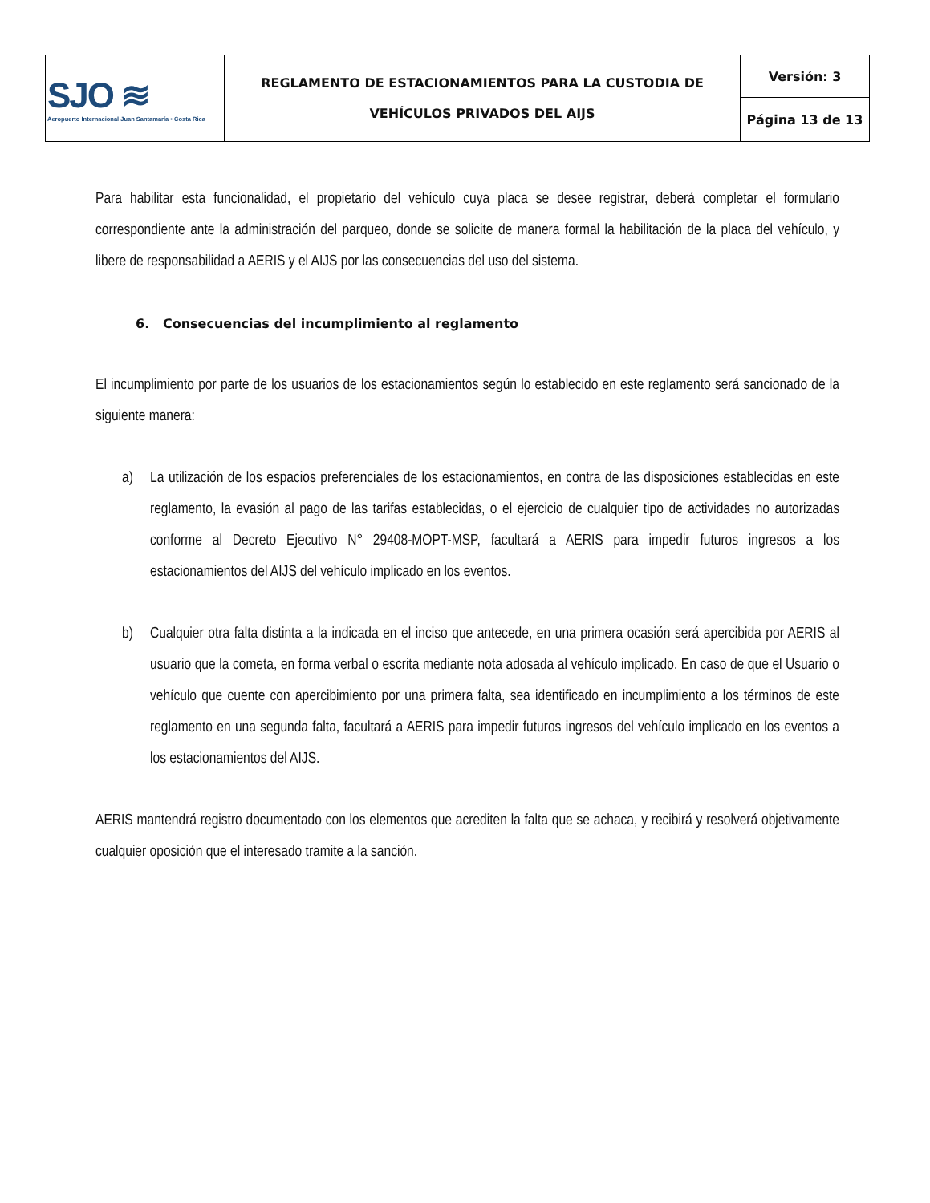| SJO ≋ Aeropuerto Internacional Juan Santamaría • Costa Rica | REGLAMENTO DE ESTACIONAMIENTOS PARA LA CUSTODIA DE VEHÍCULOS PRIVADOS DEL AIJS | Versión: 3 |
| | | Página 13 de 13 |
Para habilitar esta funcionalidad, el propietario del vehículo cuya placa se desee registrar, deberá completar el formulario correspondiente ante la administración del parqueo, donde se solicite de manera formal la habilitación de la placa del vehículo, y libere de responsabilidad a AERIS y el AIJS por las consecuencias del uso del sistema.
6. Consecuencias del incumplimiento al reglamento
El incumplimiento por parte de los usuarios de los estacionamientos según lo establecido en este reglamento será sancionado de la siguiente manera:
a) La utilización de los espacios preferenciales de los estacionamientos, en contra de las disposiciones establecidas en este reglamento, la evasión al pago de las tarifas establecidas, o el ejercicio de cualquier tipo de actividades no autorizadas conforme al Decreto Ejecutivo N° 29408-MOPT-MSP, facultará a AERIS para impedir futuros ingresos a los estacionamientos del AIJS del vehículo implicado en los eventos.
b) Cualquier otra falta distinta a la indicada en el inciso que antecede, en una primera ocasión será apercibida por AERIS al usuario que la cometa, en forma verbal o escrita mediante nota adosada al vehículo implicado. En caso de que el Usuario o vehículo que cuente con apercibimiento por una primera falta, sea identificado en incumplimiento a los términos de este reglamento en una segunda falta, facultará a AERIS para impedir futuros ingresos del vehículo implicado en los eventos a los estacionamientos del AIJS.
AERIS mantendrá registro documentado con los elementos que acrediten la falta que se achaca, y recibirá y resolverá objetivamente cualquier oposición que el interesado tramite a la sanción.